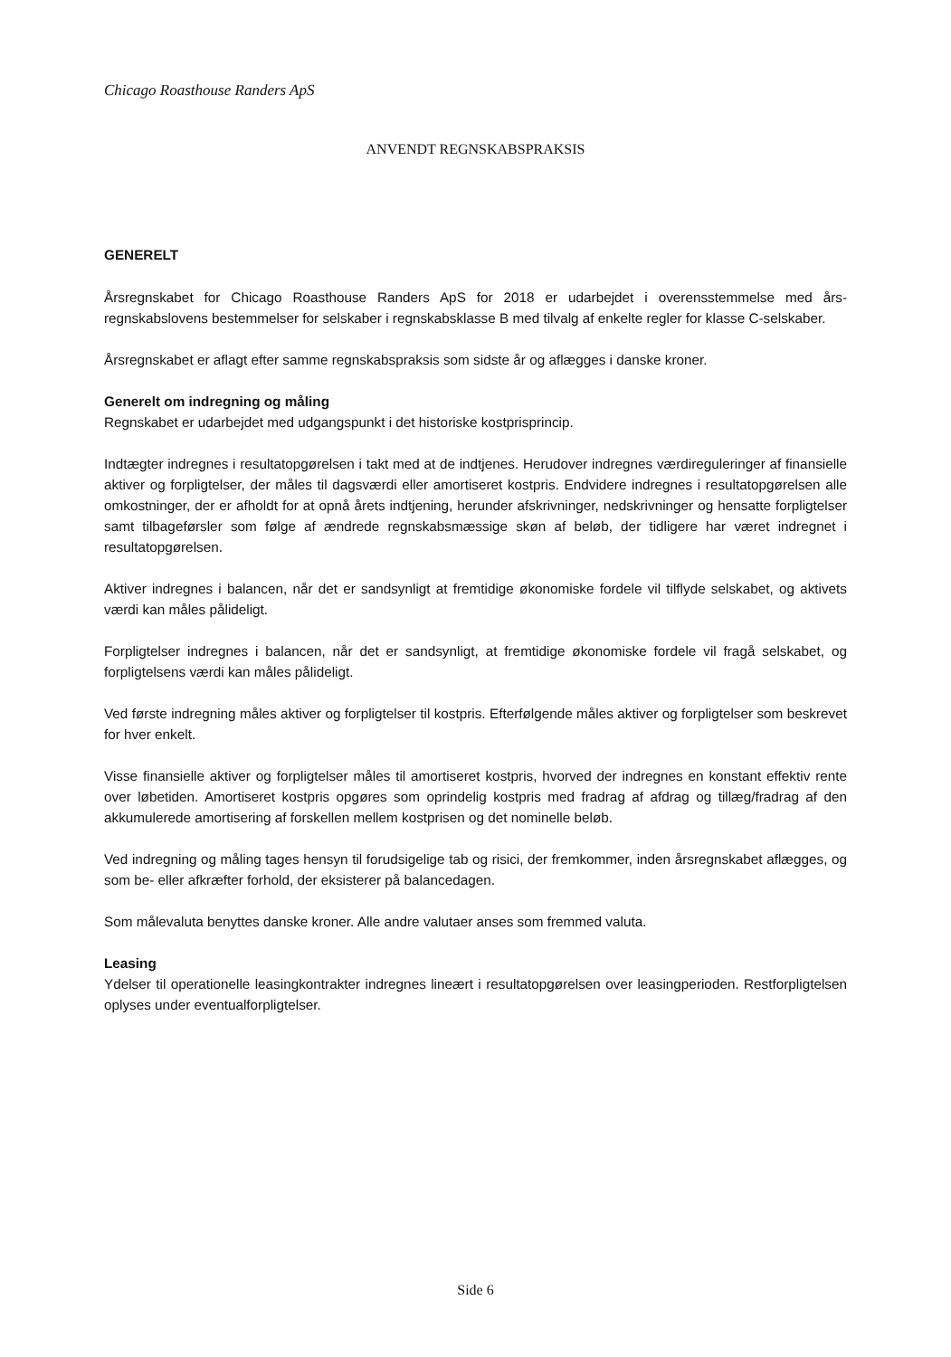Chicago Roasthouse Randers ApS
ANVENDT REGNSKABSPRAKSIS
GENERELT
Årsregnskabet for Chicago Roasthouse Randers ApS for 2018 er udarbejdet i overensstemmelse med års-regnskabslovens bestemmelser for selskaber i regnskabsklasse B med tilvalg af enkelte regler for klasse C-selskaber.
Årsregnskabet er aflagt efter samme regnskabspraksis som sidste år og aflægges i danske kroner.
Generelt om indregning og måling
Regnskabet er udarbejdet med udgangspunkt i det historiske kostprisprincip.
Indtægter indregnes i resultatopgørelsen i takt med at de indtjenes. Herudover indregnes værdireguleringer af finansielle aktiver og forpligtelser, der måles til dagsværdi eller amortiseret kostpris. Endvidere indregnes i resultatopgørelsen alle omkostninger, der er afholdt for at opnå årets indtjening, herunder afskrivninger, nedskrivninger og hensatte forpligtelser samt tilbageførsler som følge af ændrede regnskabsmæssige skøn af beløb, der tidligere har været indregnet i resultatopgørelsen.
Aktiver indregnes i balancen, når det er sandsynligt at fremtidige økonomiske fordele vil tilflyde selskabet, og aktivets værdi kan måles pålideligt.
Forpligtelser indregnes i balancen, når det er sandsynligt, at fremtidige økonomiske fordele vil fragå selskabet, og forpligtelsens værdi kan måles pålideligt.
Ved første indregning måles aktiver og forpligtelser til kostpris. Efterfølgende måles aktiver og forpligtelser som beskrevet for hver enkelt.
Visse finansielle aktiver og forpligtelser måles til amortiseret kostpris, hvorved der indregnes en konstant effektiv rente over løbetiden. Amortiseret kostpris opgøres som oprindelig kostpris med fradrag af afdrag og tillæg/fradrag af den akkumulerede amortisering af forskellen mellem kostprisen og det nominelle beløb.
Ved indregning og måling tages hensyn til forudsigelige tab og risici, der fremkommer, inden årsregnskabet aflægges, og som be- eller afkræfter forhold, der eksisterer på balancedagen.
Som målevaluta benyttes danske kroner. Alle andre valutaer anses som fremmed valuta.
Leasing
Ydelser til operationelle leasingkontrakter indregnes lineært i resultatopgørelsen over leasingperioden. Restforpligtelsen oplyses under eventualforpligtelser.
Side 6